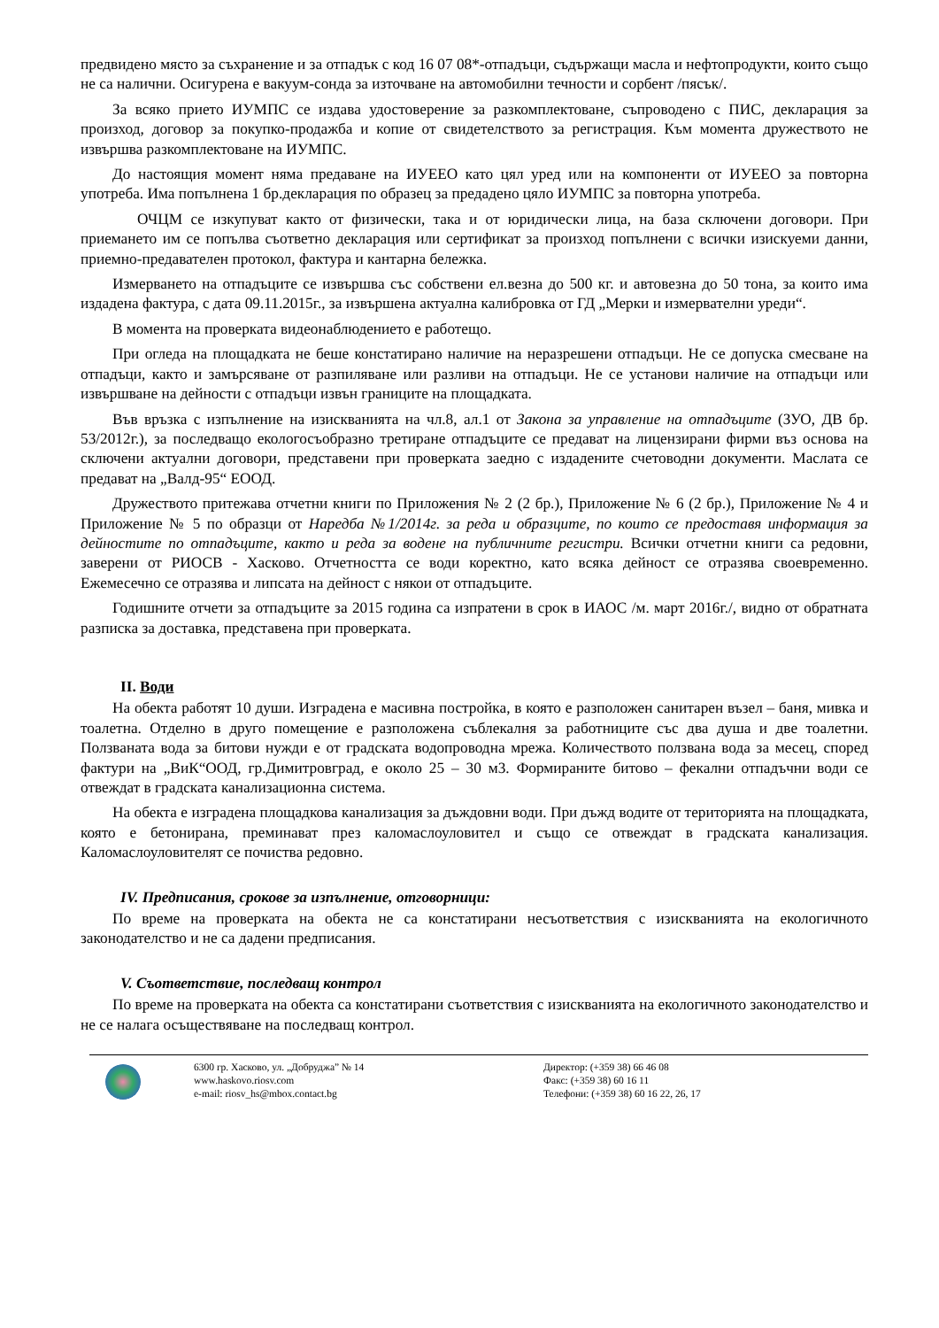предвидено място за съхранение и за отпадък с код 16 07 08*-отпадъци, съдържащи масла и нефтопродукти, които също не са налични. Осигурена е вакуум-сонда за източване на автомобилни течности и сорбент /пясък/.
За всяко прието ИУМПС се издава удостоверение за разкомплектоване, съпроводено с ПИС, декларация за произход, договор за покупко-продажба и копие от свидетелството за регистрация. Към момента дружеството не извършва разкомплектоване на ИУМПС.
До настоящия момент няма предаване на ИУЕЕО като цял уред или на компоненти от ИУЕЕО за повторна употреба. Има попълнена 1 бр.декларация по образец за предадено цяло ИУМПС за повторна употреба.
ОЧЦМ се изкупуват както от физически, така и от юридически лица, на база сключени договори. При приемането им се попълва съответно декларация или сертификат за произход попълнени с всички изискуеми данни, приемно-предавателен протокол, фактура и кантарна бележка.
Измерването на отпадъците се извършва със собствени ел.везна до 500 кг. и автовезна до 50 тона, за които има издадена фактура, с дата 09.11.2015г., за извършена актуална калибровка от ГД „Мерки и измервателни уреди“.
В момента на проверката видеонаблюдението е работещо.
При огледа на площадката не беше констатирано наличие на неразрешени отпадъци. Не се допуска смесване на отпадъци, както и замърсяване от разпиляване или разливи на отпадъци. Не се установи наличие на отпадъци или извършване на дейности с отпадъци извън границите на площадката.
Във връзка с изпълнение на изискванията на чл.8, ал.1 от Закона за управление на отпадъците (ЗУО, ДВ бр. 53/2012г.), за последващо екологосъобразно третиране отпадъците се предават на лицензирани фирми въз основа на сключени актуални договори, представени при проверката заедно с издадените счетоводни документи. Маслата се предават на „Валд-95“ ЕООД.
Дружеството притежава отчетни книги по Приложения № 2 (2 бр.), Приложение № 6 (2 бр.), Приложение № 4 и Приложение № 5 по образци от Наредба №1/2014г. за реда и образците, по които се предоставя информация за дейностите по отпадъците, както и реда за водене на публичните регистри. Всички отчетни книги са редовни, заверени от РИОСВ - Хасково. Отчетността се води коректно, като всяка дейност се отразява своевременно. Ежемесечно се отразява и липсата на дейност с някои от отпадъците.
Годишните отчети за отпадъците за 2015 година са изпратени в срок в ИАОС /м. март 2016г./, видно от обратната разписка за доставка, представена при проверката.
II. Води
На обекта работят 10 души. Изградена е масивна постройка, в която е разположен санитарен възел – баня, мивка и тоалетна. Отделно в друго помещение е разположена съблекалня за работниците със два душа и две тоалетни. Ползваната вода за битови нужди е от градската водопроводна мрежа. Количеството ползвана вода за месец, според фактури на „ВиК“ООД, гр.Димитровград, е около 25 – 30 м3. Формираните битово – фекални отпадъчни води се отвеждат в градската канализационна система.
На обекта е изградена площадкова канализация за дъждовни води. При дъжд водите от територията на площадката, която е бетонирана, преминават през каломаслоуловител и също се отвеждат в градската канализация. Каломаслоуловителят се почиства редовно.
IV. Предписания, срокове за изпълнение, отговорници:
По време на проверката на обекта не са констатирани несъответствия с изискванията на екологичното законодателство и не са дадени предписания.
V. Съответствие, последващ контрол
По време на проверката на обекта са констатирани съответствия с изискванията на екологичното законодателство и не се налага осъществяване на последващ контрол.
6300 гр. Хасково, ул. „Добруджа” № 14
www.haskovo.riosv.com
e-mail: riosv_hs@mbox.contact.bg
Директор: (+359 38) 66 46 08
Факс: (+359 38) 60 16 11
Телефони: (+359 38) 60 16 22, 26, 17